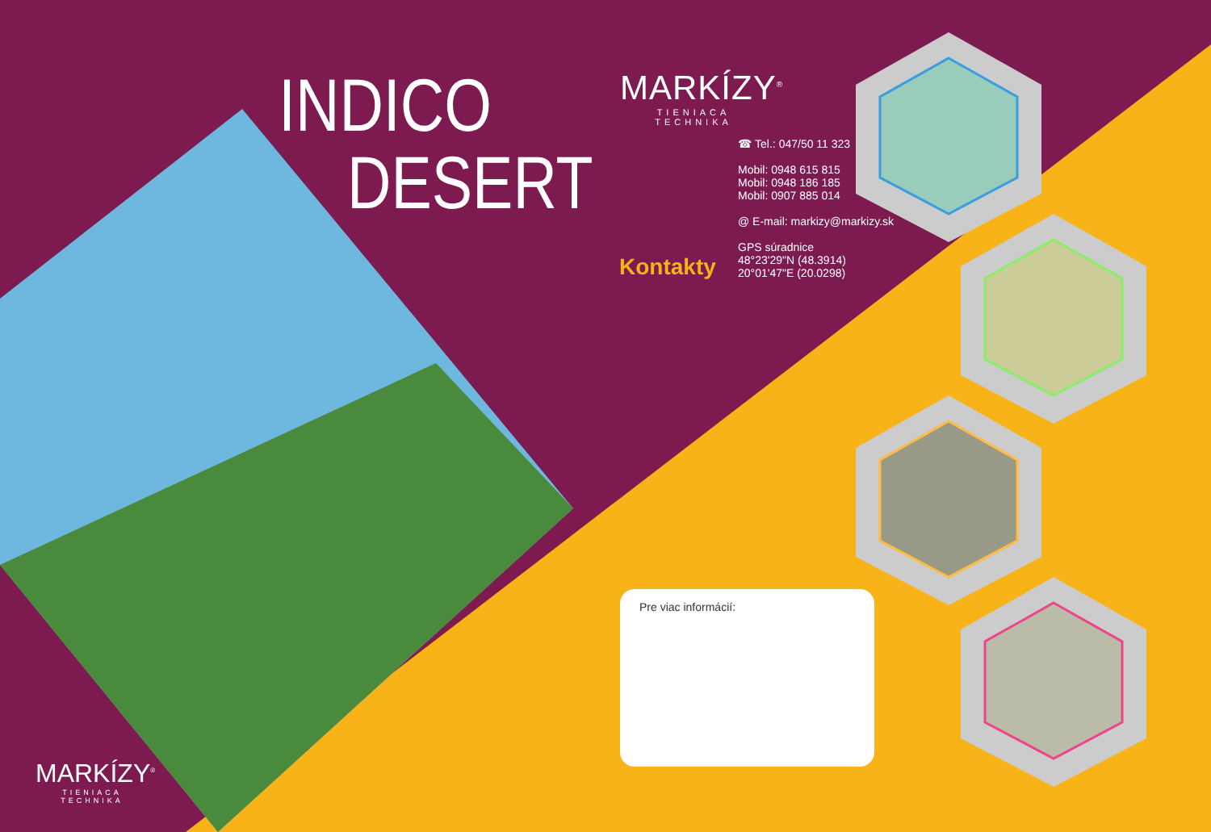INDICO
DESERT
MARKÍZY<sup>®</sup>
TIENIACA TECHNIKA
Kontakty
☎ Tel.: 047/50 11 323
Mobil: 0948 615 815
Mobil: 0948 186 185
Mobil: 0907 885 014
@ E-mail: markizy@markizy.sk
GPS súradnice
48°23'29"N (48.3914)
20°01'47"E (20.0298)
Pre viac informácií:
MARKÍZY<sup>®</sup>
TIENIACA TECHNIKA